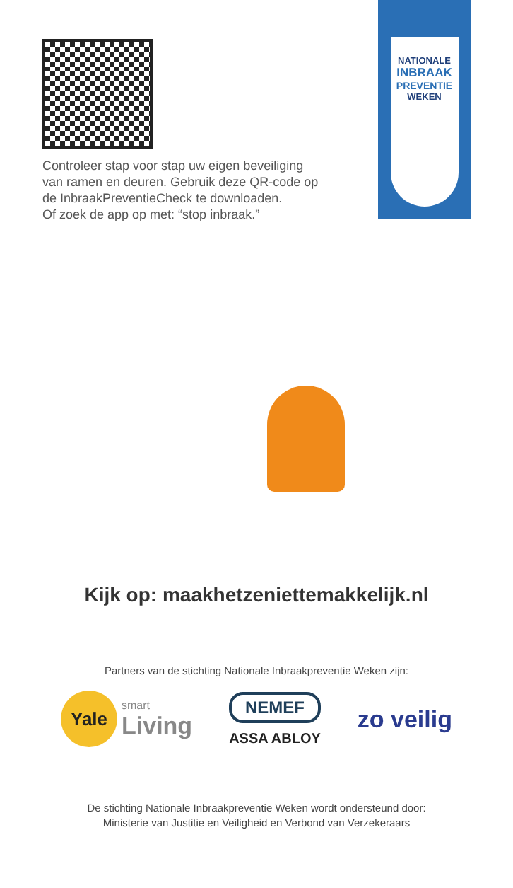Controleer stap voor stap uw eigen beveiliging
van ramen en deuren. Gebruik deze QR-code op
de InbraakPreventieCheck te downloaden.
Of zoek de app op met: “stop inbraak.”
NATIONALE
INBRAAK
PREVENTIE
WEKEN
Kijk op: maakhetzeniettemakkelijk.nl
Partners van de stichting Nationale Inbraakpreventie Weken zijn:
Yale
smart
Living
NEMEF
ASSA ABLOY
zo veilig
De stichting Nationale Inbraakpreventie Weken wordt ondersteund door:
Ministerie van Justitie en Veiligheid en Verbond van Verzekeraars